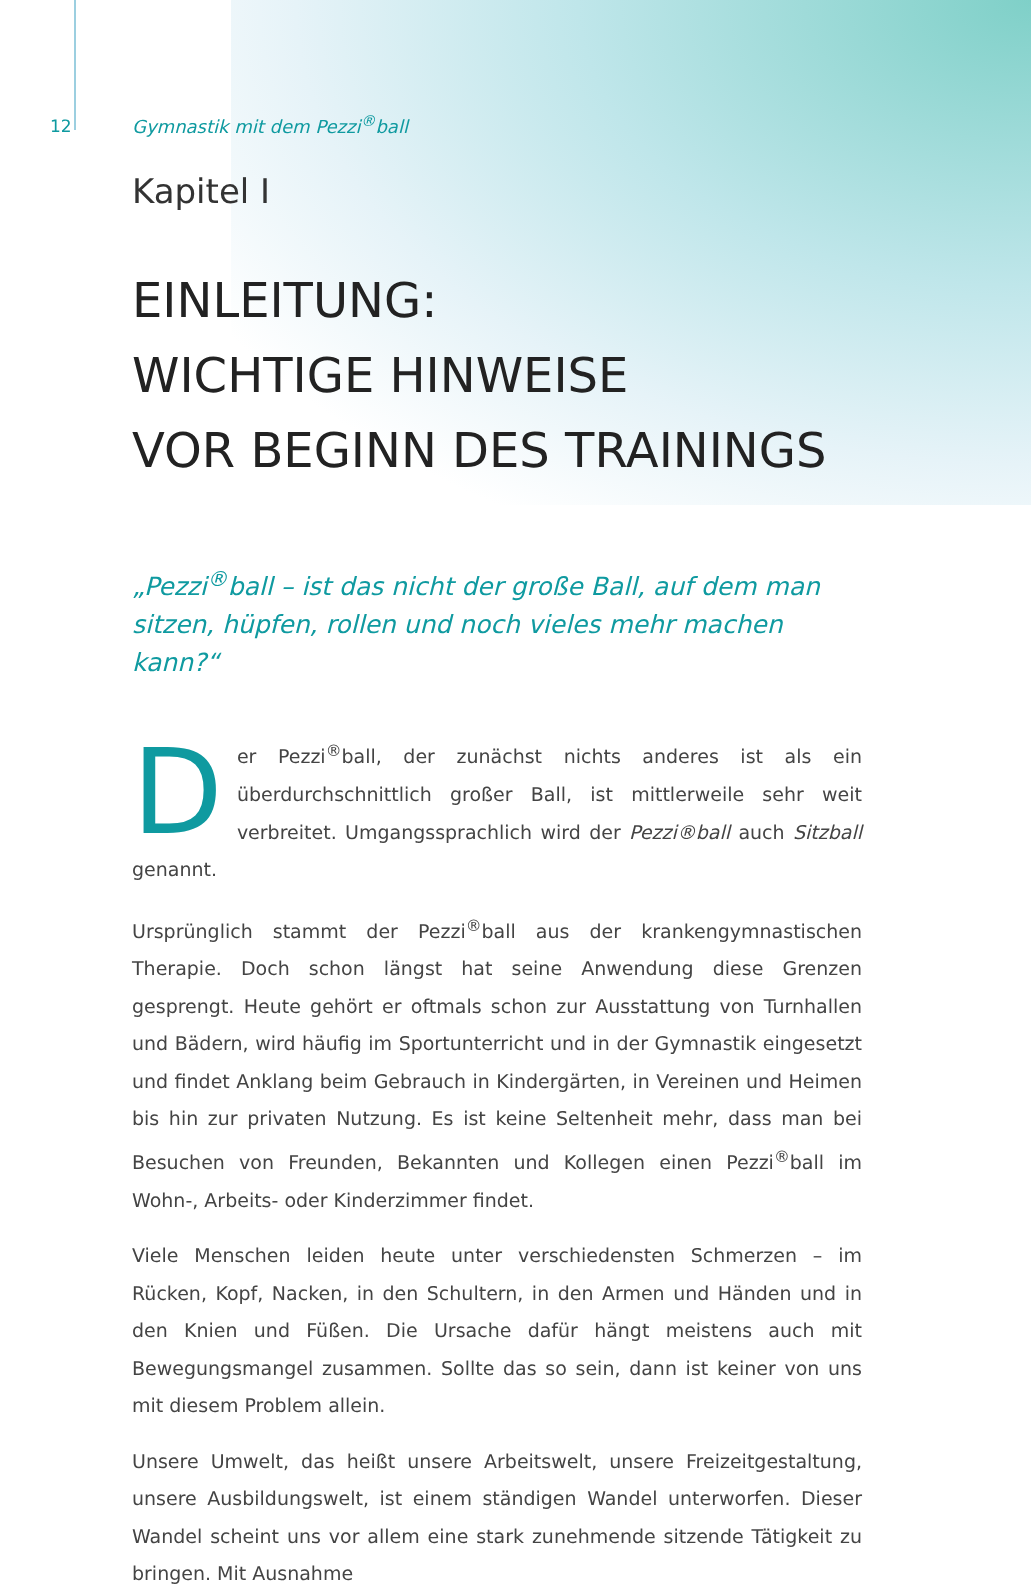12
Gymnastik mit dem Pezzi<sup>®</sup>ball
Kapitel I
EINLEITUNG:
WICHTIGE HINWEISE
VOR BEGINN DES TRAININGS
„Pezzi<sup>®</sup>ball – ist das nicht der große Ball, auf dem man sitzen, hüpfen, rollen und noch vieles mehr machen kann?“
Der Pezzi<sup>®</sup>ball, der zunächst nichts anderes ist als ein überdurchschnittlich großer Ball, ist mittlerweile sehr weit verbreitet. Umgangssprachlich wird der Pezzi®ball auch Sitzball genannt.
Ursprünglich stammt der Pezzi<sup>®</sup>ball aus der krankengymnastischen Therapie. Doch schon längst hat seine Anwendung diese Grenzen gesprengt. Heute gehört er oft­mals schon zur Ausstattung von Turnhallen und Bädern, wird häufig im Sportun­terricht und in der Gymnastik eingesetzt und findet Anklang beim Gebrauch in Kindergärten, in Vereinen und Heimen bis hin zur privaten Nutzung. Es ist keine Seltenheit mehr, dass man bei Besuchen von Freunden, Bekannten und Kollegen einen Pezzi<sup>®</sup>ball im Wohn-, Arbeits- oder Kinderzimmer findet.
Viele Menschen leiden heute unter verschiedensten Schmerzen – im Rücken, Kopf, Nacken, in den Schultern, in den Armen und Händen und in den Knien und Füßen. Die Ursache dafür hängt meistens auch mit Bewegungsmangel zusammen. Sollte das so sein, dann ist keiner von uns mit diesem Problem allein.
Unsere Umwelt, das heißt unsere Arbeitswelt, unsere Freizeitgestaltung, unsere Ausbildungswelt, ist einem ständigen Wandel unterworfen. Dieser Wandel scheint uns vor allem eine stark zunehmende sitzende Tätigkeit zu bringen. Mit Ausnahme